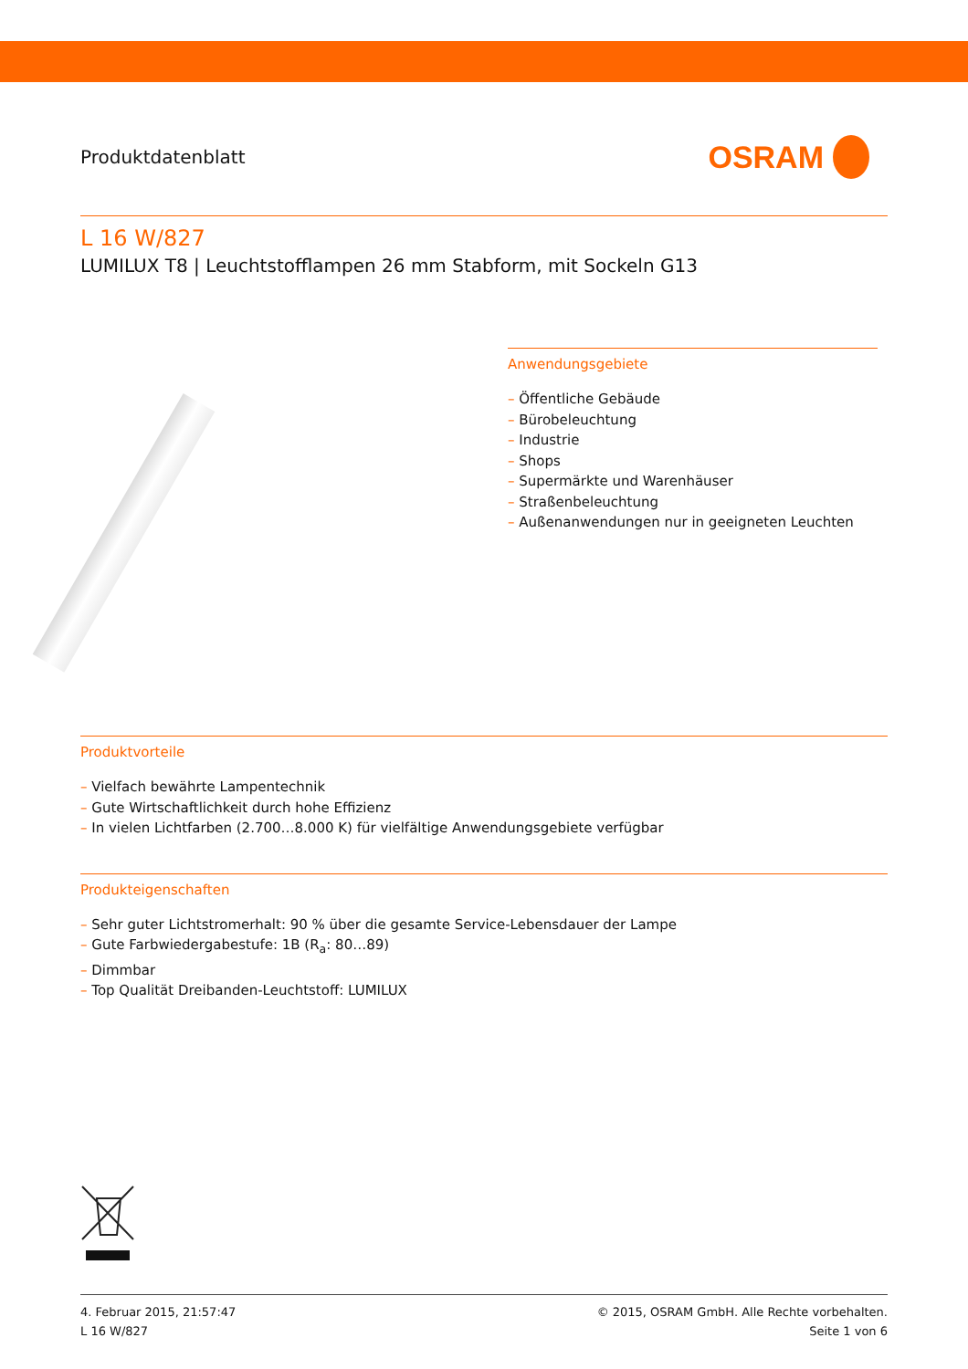Produktdatenblatt
OSRAM
L 16 W/827
LUMILUX T8 | Leuchtstofflampen 26 mm Stabform, mit Sockeln G13
Anwendungsgebiete
– Öffentliche Gebäude
– Bürobeleuchtung
– Industrie
– Shops
– Supermärkte und Warenhäuser
– Straßenbeleuchtung
– Außenanwendungen nur in geeigneten Leuchten
Produktvorteile
– Vielfach bewährte Lampentechnik
– Gute Wirtschaftlichkeit durch hohe Effizienz
– In vielen Lichtfarben (2.700…8.000 K) für vielfältige Anwendungsgebiete verfügbar
Produkteigenschaften
– Sehr guter Lichtstromerhalt: 90 % über die gesamte Service-Lebensdauer der Lampe
– Gute Farbwiedergabestufe: 1B (R<sub>a</sub>: 80…89)
– Dimmbar
– Top Qualität Dreibanden-Leuchtstoff: LUMILUX
4. Februar 2015, 21:57:47
L 16 W/827
© 2015, OSRAM GmbH. Alle Rechte vorbehalten.
Seite 1 von 6